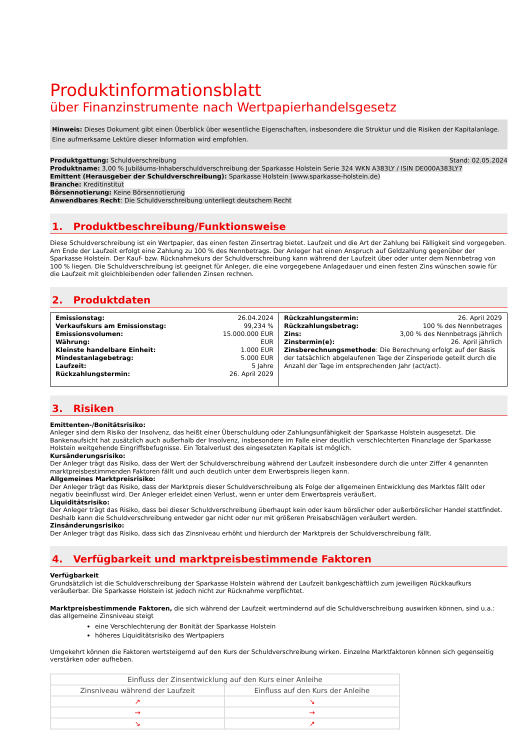Produktinformationsblatt
über Finanzinstrumente nach Wertpapierhandelsgesetz
Hinweis: Dieses Dokument gibt einen Überblick über wesentliche Eigenschaften, insbesondere die Struktur und die Risiken der Kapitalanlage. Eine aufmerksame Lektüre dieser Information wird empfohlen.
Produktgattung: Schuldverschreibung Stand: 02.05.2024
Produktname: 3,00 % Jubiläums-Inhaberschuldverschreibung der Sparkasse Holstein Serie 324 WKN A383LY / ISIN DE000A383LY7
Emittent (Herausgeber der Schuldverschreibung): Sparkasse Holstein (www.sparkasse-holstein.de)
Branche: Kreditinstitut
Börsennotierung: Keine Börsennotierung
Anwendbares Recht: Die Schuldverschreibung unterliegt deutschem Recht
1. Produktbeschreibung/Funktionsweise
Diese Schuldverschreibung ist ein Wertpapier, das einen festen Zinsertrag bietet. Laufzeit und die Art der Zahlung bei Fälligkeit sind vorgegeben. Am Ende der Laufzeit erfolgt eine Zahlung zu 100 % des Nennbetrags. Der Anleger hat einen Anspruch auf Geldzahlung gegenüber der Sparkasse Holstein. Der Kauf- bzw. Rücknahmekurs der Schuldverschreibung kann während der Laufzeit über oder unter dem Nennbetrag von 100 % liegen. Die Schuldverschreibung ist geeignet für Anleger, die eine vorgegebene Anlagedauer und einen festen Zins wünschen sowie für die Laufzeit mit gleichbleibenden oder fallenden Zinsen rechnen.
2. Produktdaten
| Emissionstag: 26.04.2024 Verkaufskurs am Emissionstag: 99,234 % Emissionsvolumen: 15.000.000 EUR Währung: EUR Kleinste handelbare Einheit: 1.000 EUR Mindestanlagebetrag: 5.000 EUR Laufzeit: 5 Jahre Rückzahlungstermin: 26. April 2029 | Rückzahlungstermin: 26. April 2029 Rückzahlungsbetrag: 100 % des Nennbetrages Zins: 3,00 % des Nennbetrags jährlich Zinstermin(e): 26. April jährlich Zinsberechnungsmethode : Die Berechnung erfolgt auf der Basis der tatsächlich abgelaufenen Tage der Zinsperiode geteilt durch die Anzahl der Tage im entsprechenden Jahr (act/act). |
3. Risiken
Emittenten-/Bonitätsrisiko:
Anleger sind dem Risiko der Insolvenz, das heißt einer Überschuldung oder Zahlungsunfähigkeit der Sparkasse Holstein ausgesetzt. Die Bankenaufsicht hat zusätzlich auch außerhalb der Insolvenz, insbesondere im Falle einer deutlich verschlechterten Finanzlage der Sparkasse Holstein weitgehende Eingriffsbefugnisse. Ein Totalverlust des eingesetzten Kapitals ist möglich.
Kursänderungsrisiko:
Der Anleger trägt das Risiko, dass der Wert der Schuldverschreibung während der Laufzeit insbesondere durch die unter Ziffer 4 genannten marktpreisbestimmenden Faktoren fällt und auch deutlich unter dem Erwerbspreis liegen kann.
Allgemeines Marktpreisrisiko:
Der Anleger trägt das Risiko, dass der Marktpreis dieser Schuldverschreibung als Folge der allgemeinen Entwicklung des Marktes fällt oder negativ beeinflusst wird. Der Anleger erleidet einen Verlust, wenn er unter dem Erwerbspreis veräußert.
Liquiditätsrisiko:
Der Anleger trägt das Risiko, dass bei dieser Schuldverschreibung überhaupt kein oder kaum börslicher oder außerbörslicher Handel stattfindet. Deshalb kann die Schuldverschreibung entweder gar nicht oder nur mit größeren Preisabschlägen veräußert werden.
Zinsänderungsrisiko:
Der Anleger trägt das Risiko, dass sich das Zinsniveau erhöht und hierdurch der Marktpreis der Schuldverschreibung fällt.
4. Verfügbarkeit und marktpreisbestimmende Faktoren
Verfügbarkeit
Grundsätzlich ist die Schuldverschreibung der Sparkasse Holstein während der Laufzeit bankgeschäftlich zum jeweiligen Rückkaufkurs veräußerbar. Die Sparkasse Holstein ist jedoch nicht zur Rücknahme verpflichtet.
Marktpreisbestimmende Faktoren, die sich während der Laufzeit wertmindernd auf die Schuldverschreibung auswirken können, sind u.a.:
das allgemeine Zinsniveau steigt
eine Verschlechterung der Bonität der Sparkasse Holstein
höheres Liquiditätsrisiko des Wertpapiers
Umgekehrt können die Faktoren wertsteigernd auf den Kurs der Schuldverschreibung wirken. Einzelne Marktfaktoren können sich gegenseitig verstärken oder aufheben.
| Einfluss der Zinsentwicklung auf den Kurs einer Anleihe | |
| --- | --- |
| Zinsniveau während der Laufzeit | Einfluss auf den Kurs der Anleihe |
| ↗ | ↘ |
| → | → |
| ↘ | ↗ |